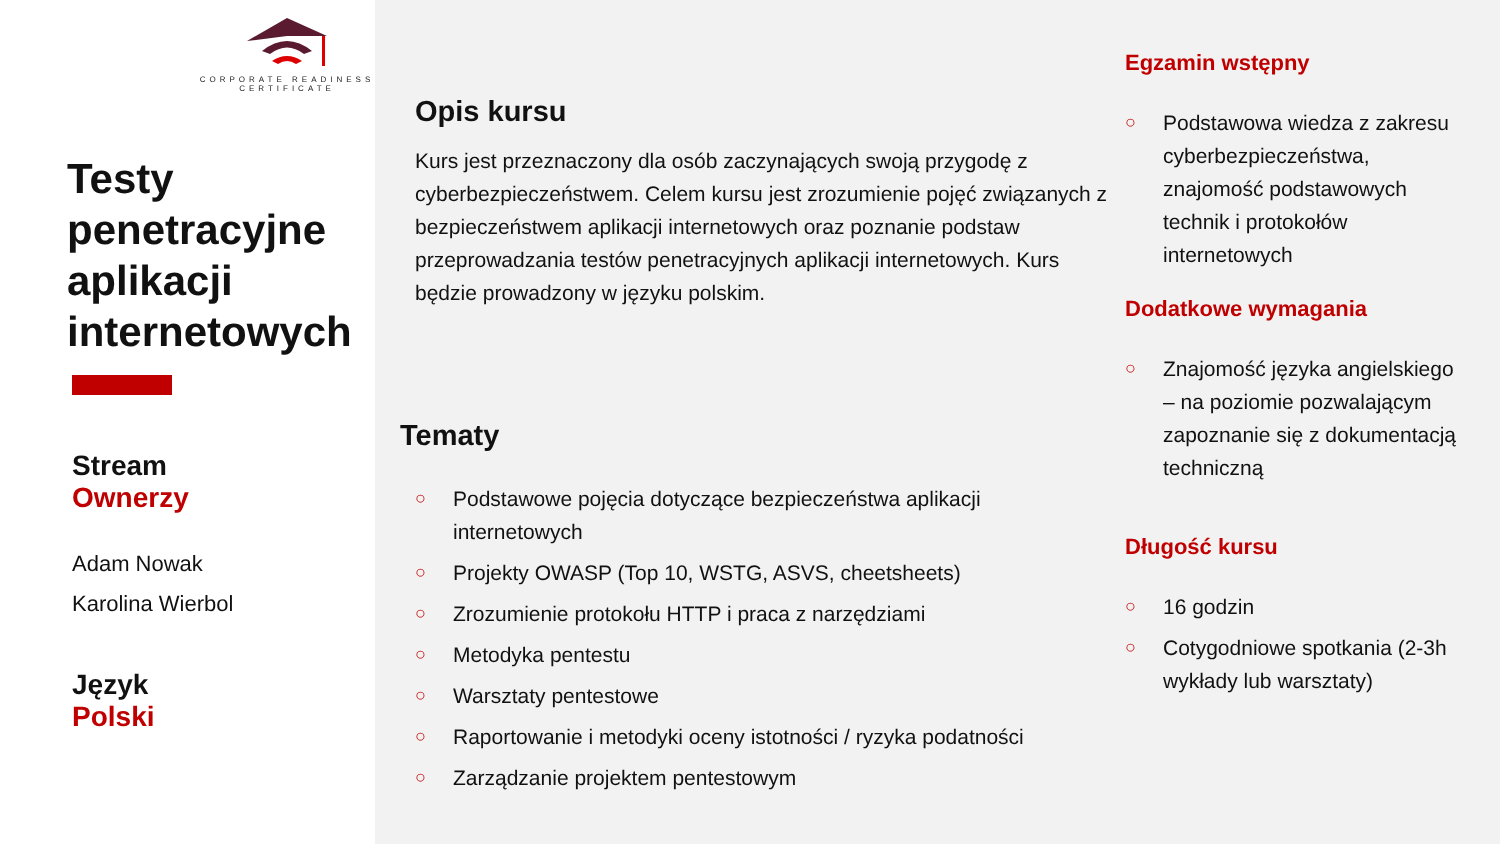CORPORATE READINESS
CERTIFICATE
Testy penetracyjne aplikacji internetowych
Stream
Ownerzy
Adam Nowak
Karolina Wierbol
Język
Polski
Opis kursu
Kurs jest przeznaczony dla osób zaczynających swoją przygodę z cyberbezpieczeństwem. Celem kursu jest zrozumienie pojęć związanych z bezpieczeństwem aplikacji internetowych oraz poznanie podstaw przeprowadzania testów penetracyjnych aplikacji internetowych. Kurs będzie prowadzony w języku polskim.
Tematy
○ Podstawowe pojęcia dotyczące bezpieczeństwa aplikacji internetowych
○ Projekty OWASP (Top 10, WSTG, ASVS, cheetsheets)
○ Zrozumienie protokołu HTTP i praca z narzędziami
○ Metodyka pentestu
○ Warsztaty pentestowe
○ Raportowanie i metodyki oceny istotności / ryzyka podatności
○ Zarządzanie projektem pentestowym
Egzamin wstępny
○ Podstawowa wiedza z zakresu cyberbezpieczeństwa, znajomość podstawowych technik i protokołów internetowych
Dodatkowe wymagania
○ Znajomość języka angielskiego – na poziomie pozwalającym zapoznanie się z dokumentacją techniczną
Długość kursu
○ 16 godzin
○ Cotygodniowe spotkania (2-3h wykłady lub warsztaty)